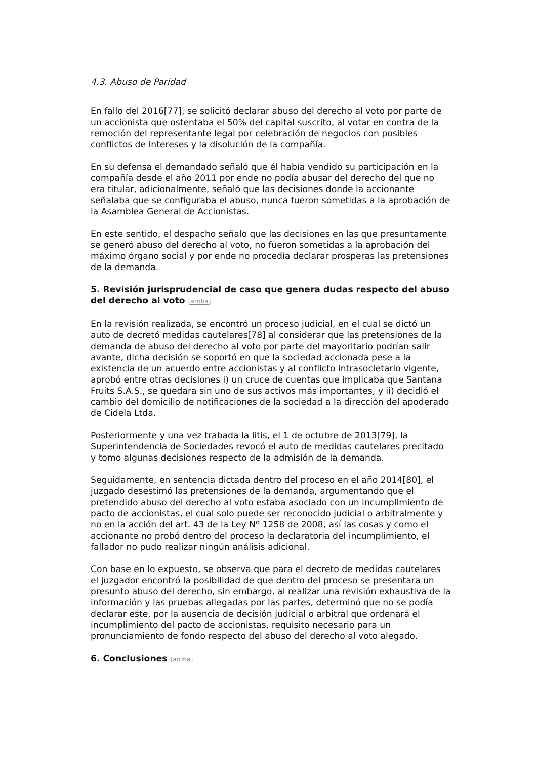4.3. Abuso de Paridad
En fallo del 2016[77], se solicitó declarar abuso del derecho al voto por parte de un accionista que ostentaba el 50% del capital suscrito, al votar en contra de la remoción del representante legal por celebración de negocios con posibles conflictos de intereses y la disolución de la compañía.
En su defensa el demandado señaló que él había vendido su participación en la compañía desde el año 2011 por ende no podía abusar del derecho del que no era titular, adicionalmente, señaló que las decisiones donde la accionante señalaba que se configuraba el abuso, nunca fueron sometidas a la aprobación de la Asamblea General de Accionistas.
En este sentido, el despacho señalo que las decisiones en las que presuntamente se generó abuso del derecho al voto, no fueron sometidas a la aprobación del máximo órgano social y por ende no procedía declarar prosperas las pretensiones de la demanda.
5. Revisión jurisprudencial de caso que genera dudas respecto del abuso del derecho al voto [arriba]
En la revisión realizada, se encontró un proceso judicial, en el cual se dictó un auto de decretó medidas cautelares[78] al considerar que las pretensiones de la demanda de abuso del derecho al voto por parte del mayoritario podrían salir avante, dicha decisión se soportó en que la sociedad accionada pese a la existencia de un acuerdo entre accionistas y al conflicto intrasocietario vigente, aprobó entre otras decisiones i) un cruce de cuentas que implicaba que Santana Fruits S.A.S., se quedara sin uno de sus activos más importantes, y ii) decidió el cambio del domicilio de notificaciones de la sociedad a la dirección del apoderado de Cidela Ltda.
Posteriormente y una vez trabada la litis, el 1 de octubre de 2013[79], la Superintendencia de Sociedades revocó el auto de medidas cautelares precitado y tomo algunas decisiones respecto de la admisión de la demanda.
Seguidamente, en sentencia dictada dentro del proceso en el año 2014[80], el juzgado desestimó las pretensiones de la demanda, argumentando que el pretendido abuso del derecho al voto estaba asociado con un incumplimiento de pacto de accionistas, el cual solo puede ser reconocido judicial o arbitralmente y no en la acción del art. 43 de la Ley Nº 1258 de 2008, así las cosas y como el accionante no probó dentro del proceso la declaratoria del incumplimiento, el fallador no pudo realizar ningún análisis adicional.
Con base en lo expuesto, se observa que para el decreto de medidas cautelares el juzgador encontró la posibilidad de que dentro del proceso se presentara un presunto abuso del derecho, sin embargo, al realizar una revisión exhaustiva de la información y las pruebas allegadas por las partes, determinó que no se podía declarar este, por la ausencia de decisión judicial o arbitral que ordenará el incumplimiento del pacto de accionistas, requisito necesario para un pronunciamiento de fondo respecto del abuso del derecho al voto alegado.
6. Conclusiones [arriba]